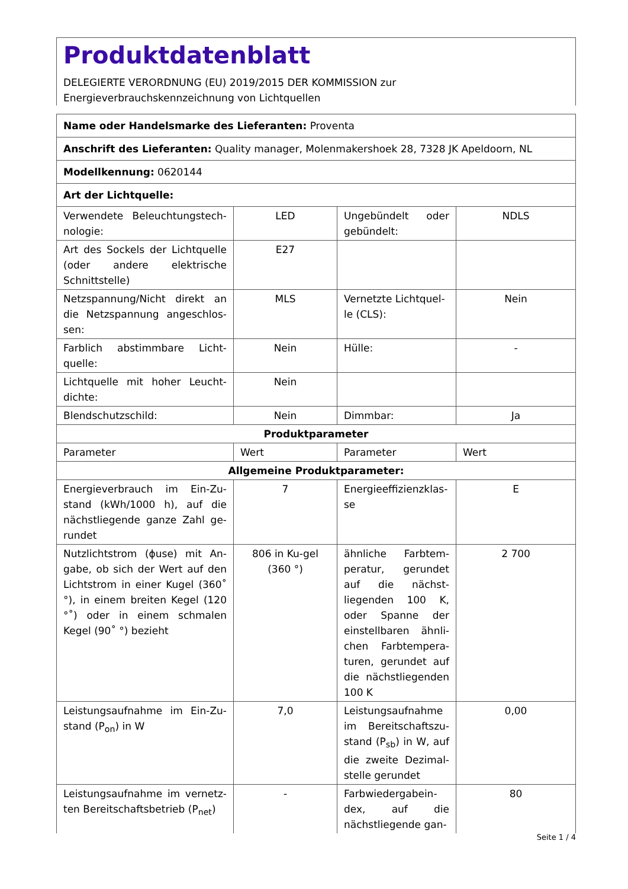Produktdatenblatt
DELEGIERTE VERORDNUNG (EU) 2019/2015 DER KOMMISSION zur
Energieverbrauchskennzeichnung von Lichtquellen
| Name oder Handelsmarke des Lieferanten: Proventa | | | |
| Anschrift des Lieferanten: Quality manager, Molenmakershoek 28, 7328 JK Apeldoorn, NL | | | |
| Modellkennung: 0620144 | | | |
| Art der Lichtquelle: | | | |
| Verwendete Beleuchtungstech-nologie: | LED | Ungebündelt oder gebündelt: | NDLS |
| Art des Sockels der Lichtquelle (oder andere elektrische Schnittstelle) | E27 | | |
| Netzspannung/Nicht direkt an die Netzspannung angeschlos-sen: | MLS | Vernetzte Lichtquel-le (CLS): | Nein |
| Farblich abstimmbare Licht-quelle: | Nein | Hülle: | - |
| Lichtquelle mit hoher Leucht-dichte: | Nein | | |
| Blendschutzschild: | Nein | Dimmbar: | Ja |
| Produktparameter | | | |
| Parameter | Wert | Parameter | Wert |
| Allgemeine Produktparameter: | | | |
| Energieverbrauch im Ein-Zu-stand (kWh/1000 h), auf die nächstliegende ganze Zahl ge-rundet | 7 | Energieeffizienzklas-se | E |
| Nutzlichtstrom (ϕuse) mit An-gabe, ob sich der Wert auf den Lichtstrom in einer Kugel (360˚ °), in einem breiten Kegel (120 °˚) oder in einem schmalen Kegel (90˚ °) bezieht | 806 in Ku-gel (360 °) | ähnliche Farbtem-peratur, gerundet auf die nächst-liegenden 100 K, oder Spanne der einstellbaren ähnli-chen Farbtempera-turen, gerundet auf die nächstliegenden 100 K | 2 700 |
| Leistungsaufnahme im Ein-Zu-stand (P<sub>on</sub>) in W | 7,0 | Leistungsaufnahme im Bereitschaftszu-stand (P<sub>sb</sub>) in W, auf die zweite Dezimal-stelle gerundet | 0,00 |
| Leistungsaufnahme im vernetz-ten Bereitschaftsbetrieb (P<sub>net</sub>) | - | Farbwiedergabein-dex, auf die nächstliegende gan- | 80 |
Seite 1 / 4